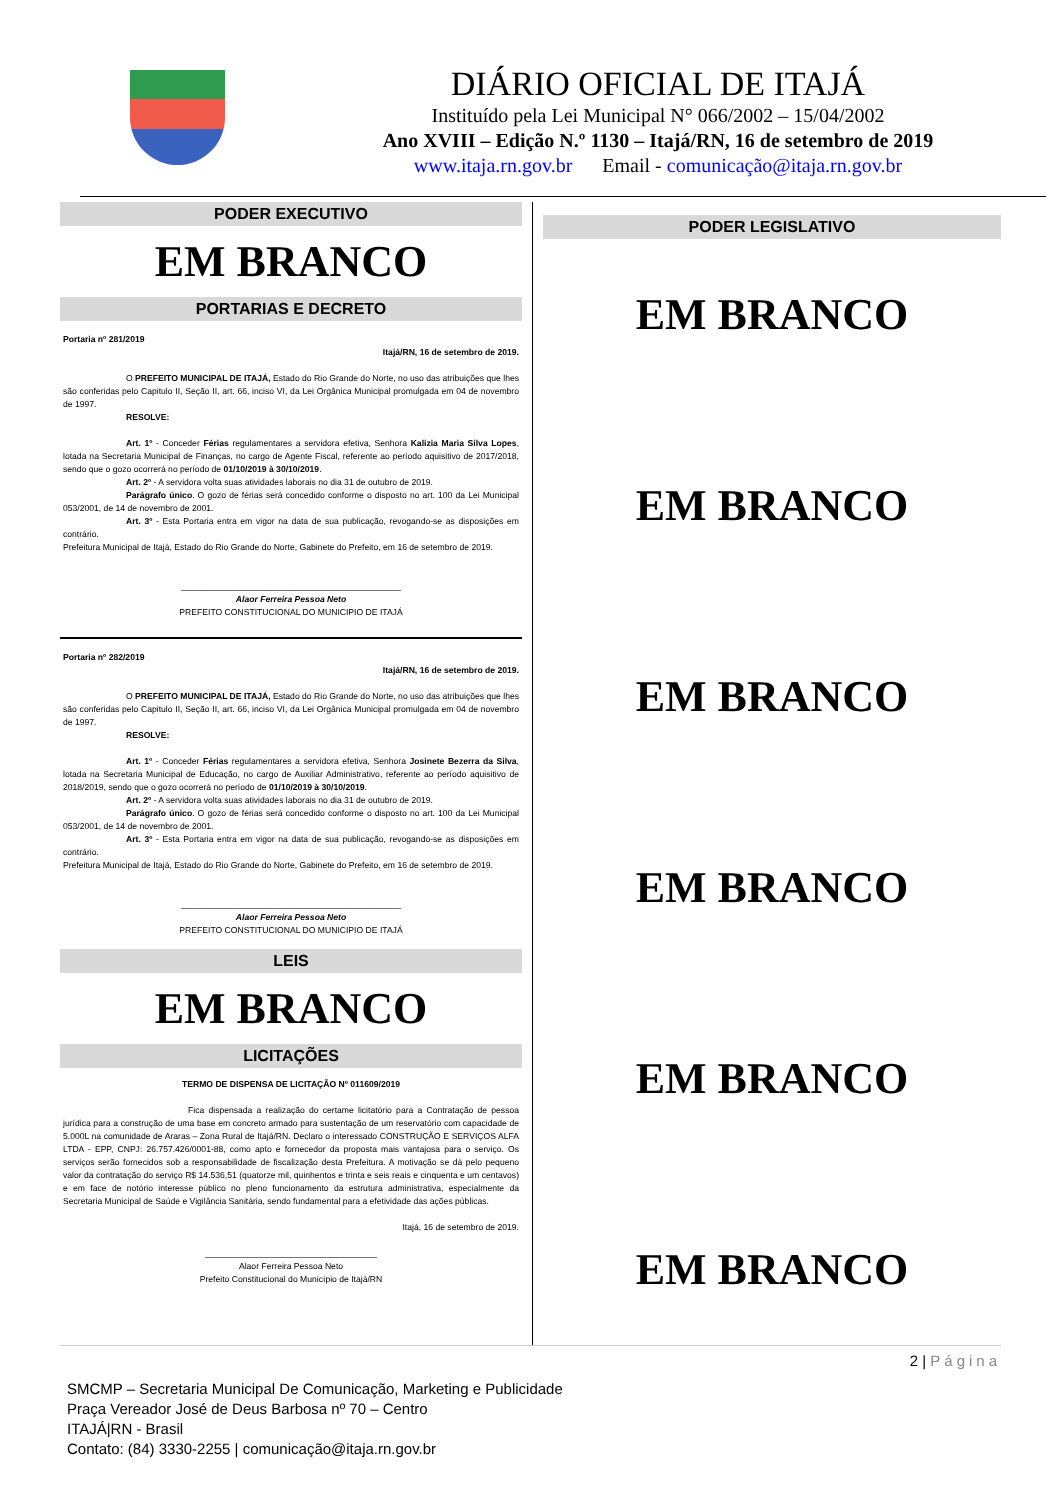DIÁRIO OFICIAL DE ITAJÁ
Instituído pela Lei Municipal N° 066/2002 – 15/04/2002
Ano XVIII – Edição N.º 1130 – Itajá/RN, 16 de setembro de 2019
www.itaja.rn.gov.br Email - comunicação@itaja.rn.gov.br
PODER EXECUTIVO
EM BRANCO
PORTARIAS E DECRETO
Portaria nº 281/2019
Itajá/RN, 16 de setembro de 2019.
O PREFEITO MUNICIPAL DE ITAJÁ, Estado do Rio Grande do Norte, no uso das atribuições que lhes são conferidas pelo Capitulo II, Seção II, art. 66, inciso VI, da Lei Orgânica Municipal promulgada em 04 de novembro de 1997.
RESOLVE:
Art. 1º - Conceder Férias regulamentares a servidora efetiva, Senhora Kalizia Maria Silva Lopes, lotada na Secretaria Municipal de Finanças, no cargo de Agente Fiscal, referente ao período aquisitivo de 2017/2018, sendo que o gozo ocorrerá no período de 01/10/2019 à 30/10/2019.
Art. 2º - A servidora volta suas atividades laborais no dia 31 de outubro de 2019.
Parágrafo único. O gozo de férias será concedido conforme o disposto no art. 100 da Lei Municipal 053/2001, de 14 de novembro de 2001.
Art. 3º - Esta Portaria entra em vigor na data de sua publicação, revogando-se as disposições em contrário.
Prefeitura Municipal de Itajá, Estado do Rio Grande do Norte, Gabinete do Prefeito, em 16 de setembro de 2019.
______________________________________________
Alaor Ferreira Pessoa Neto
PREFEITO CONSTITUCIONAL DO MUNICIPIO DE ITAJÁ
Portaria nº 282/2019
Itajá/RN, 16 de setembro de 2019.
O PREFEITO MUNICIPAL DE ITAJÁ, Estado do Rio Grande do Norte, no uso das atribuições que lhes são conferidas pelo Capitulo II, Seção II, art. 66, inciso VI, da Lei Orgânica Municipal promulgada em 04 de novembro de 1997.
RESOLVE:
Art. 1º - Conceder Férias regulamentares a servidora efetiva, Senhora Josinete Bezerra da Silva, lotada na Secretaria Municipal de Educação, no cargo de Auxiliar Administrativo, referente ao período aquisitivo de 2018/2019, sendo que o gozo ocorrerá no período de 01/10/2019 à 30/10/2019.
Art. 2º - A servidora volta suas atividades laborais no dia 31 de outubro de 2019.
Parágrafo único. O gozo de férias será concedido conforme o disposto no art. 100 da Lei Municipal 053/2001, de 14 de novembro de 2001.
Art. 3º - Esta Portaria entra em vigor na data de sua publicação, revogando-se as disposições em contrário.
Prefeitura Municipal de Itajá, Estado do Rio Grande do Norte, Gabinete do Prefeito, em 16 de setembro de 2019.
______________________________________________
Alaor Ferreira Pessoa Neto
PREFEITO CONSTITUCIONAL DO MUNICIPIO DE ITAJÁ
LEIS
EM BRANCO
LICITAÇÕES
TERMO DE DISPENSA DE LICITAÇÃO Nº 011609/2019
Fica dispensada a realização do certame licitatório para a Contratação de pessoa jurídica para a construção de uma base em concreto armado para sustentação de um reservatório com capacidade de 5.000L na comunidade de Araras – Zona Rural de Itajá/RN. Declaro o interessado CONSTRUÇÃO E SERVIÇOS ALFA LTDA - EPP, CNPJ: 26.757.426/0001-88, como apto e fornecedor da proposta mais vantajosa para o serviço. Os serviços serão fornecidos sob a responsabilidade de fiscalização desta Prefeitura. A motivação se dá pelo pequeno valor da contratação do serviço R$ 14.536,51 (quatorze mil, quinhentos e trinta e seis reais e cinquenta e um centavos) e em face de notório interesse público no pleno funcionamento da estrutura administrativa, especialmente da Secretaria Municipal de Saúde e Vigilância Sanitária, sendo fundamental para a efetividade das ações públicas.
Itajá, 16 de setembro de 2019.
____________________________________
Alaor Ferreira Pessoa Neto
Prefeito Constitucional do Município de Itajá/RN
PODER LEGISLATIVO
EM BRANCO
EM BRANCO
EM BRANCO
EM BRANCO
EM BRANCO
EM BRANCO
2 | Página
SMCMP – Secretaria Municipal De Comunicação, Marketing e Publicidade
Praça Vereador José de Deus Barbosa nº 70 – Centro
ITAJÁ|RN - Brasil
Contato: (84) 3330-2255 | comunicação@itaja.rn.gov.br